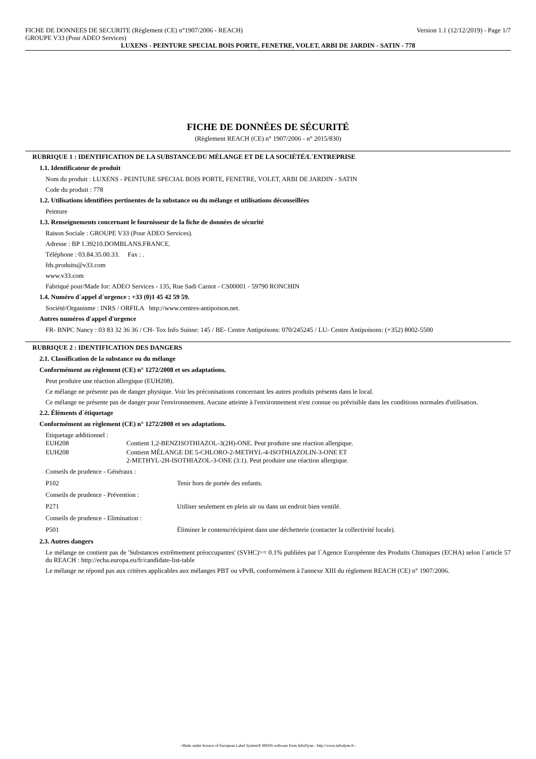FICHE DE DONNEES DE SECURITE (Règlement (CE) n°1907/2006 - REACH) Version 1.1 (12/12/2019) - Page 1/7
GROUPE V33 (Pour ADEO Services)
LUXENS - PEINTURE SPECIAL BOIS PORTE, FENETRE, VOLET, ARBI DE JARDIN - SATIN - 778
FICHE DE DONNÉES DE SÉCURITÉ
(Règlement REACH (CE) n° 1907/2006 - n° 2015/830)
RUBRIQUE 1 : IDENTIFICATION DE LA SUBSTANCE/DU MÉLANGE ET DE LA SOCIÉTÉ/L´ENTREPRISE
1.1. Identificateur de produit
Nom du produit : LUXENS - PEINTURE SPECIAL BOIS PORTE, FENETRE, VOLET, ARBI DE JARDIN - SATIN
Code du produit : 778
1.2. Utilisations identifiées pertinentes de la substance ou du mélange et utilisations déconseillées
Peinture
1.3. Renseignements concernant le fournisseur de la fiche de données de sécurité
Raison Sociale : GROUPE V33 (Pour ADEO Services).
Adresse : BP 1.39210.DOMBLANS.FRANCE.
Téléphone : 03.84.35.00.33. Fax : .
fds.produits@v33.com
www.v33.com
Fabriqué pour/Made for: ADEO Services - 135, Rue Sadi Carnot - CS00001 - 59790 RONCHIN
1.4. Numéro d´appel d´urgence : +33 (0)1 45 42 59 59.
Société/Organisme : INRS / ORFILA http://www.centres-antipoison.net.
Autres numéros d'appel d'urgence
FR- BNPC Nancy : 03 83 32 36 36 / CH- Tox Info Suisse: 145 / BE- Centre Antipoisons: 070/245245 / LU- Centre Antipoisons: (+352) 8002-5500
RUBRIQUE 2 : IDENTIFICATION DES DANGERS
2.1. Classification de la substance ou du mélange
Conformément au règlement (CE) n° 1272/2008 et ses adaptations.
Peut produire une réaction allergique (EUH208).
Ce mélange ne présente pas de danger physique. Voir les préconisations concernant les autres produits présents dans le local.
Ce mélange ne présente pas de danger pour l'environnement. Aucune atteinte à l'environnement n'est connue ou prévisible dans les conditions normales d'utilisation.
2.2. Éléments d´étiquetage
Conformément au règlement (CE) n° 1272/2008 et ses adaptations.
Etiquetage additionnel :
| EUH208 | Contient 1,2-BENZISOTHIAZOL-3(2H)-ONE. Peut produire une réaction allergique. |
| EUH208 | Contient MÉLANGE DE 5-CHLORO-2-METHYL-4-ISOTHIAZOLIN-3-ONE ET 2-METHYL-2H-ISOTHIAZOL-3-ONE (3:1). Peut produire une réaction allergique. |
| Conseils de prudence - Généraux : | |
| P102 | Tenir hors de portée des enfants. |
| Conseils de prudence - Prévention : | |
| P271 | Utiliser seulement en plein air ou dans un endroit bien ventilé. |
| Conseils de prudence - Elimination : | |
| P501 | Éliminer le contenu/récipient dans une déchetterie (contacter la collectivité locale). |
2.3. Autres dangers
Le mélange ne contient pas de 'Substances extrêmement préoccupantes' (SVHC)>= 0.1% publiées par l´Agence Européenne des Produits Chimiques (ECHA) selon l´article 57 du REACH : http://echa.europa.eu/fr/candidate-list-table
Le mélange ne répond pas aux critères applicables aux mélanges PBT ou vPvB, conformément à l'annexe XIII du règlement REACH (CE) n° 1907/2006.
- Made under licence of European Label System® MSDS software from InfoDyne - http://www.infodyne.fr -